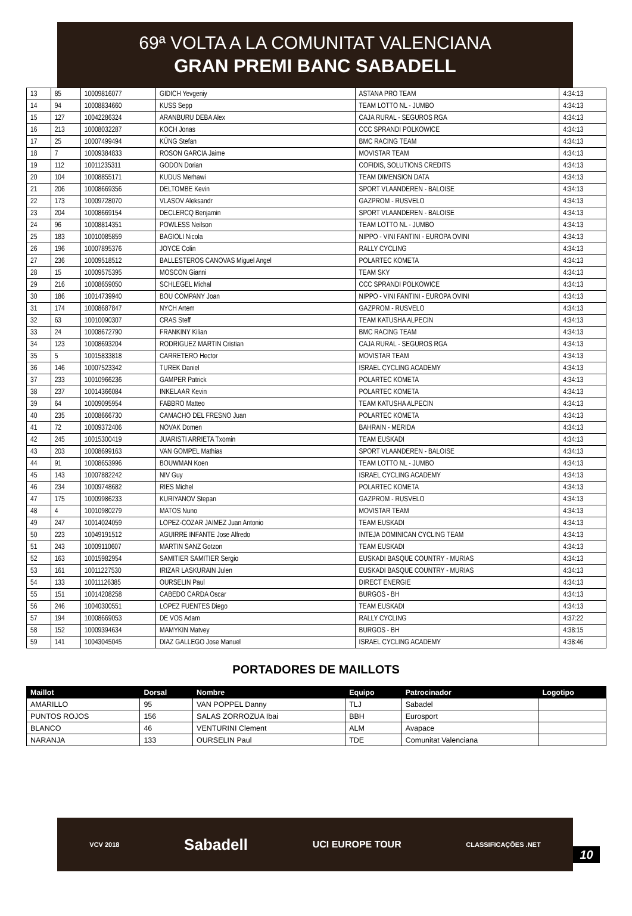69ª VOLTA A LA COMUNITAT VALENCIANA
GRAN PREMI BANC SABADELL
| 13 | 85 | 10009816077 | GIDICH Yevgeniy | ASTANA PRO TEAM | 4:34:13 |
| 14 | 94 | 10008834660 | KUSS Sepp | TEAM LOTTO NL - JUMBO | 4:34:13 |
| 15 | 127 | 10042286324 | ARANBURU DEBA Alex | CAJA RURAL - SEGUROS RGA | 4:34:13 |
| 16 | 213 | 10008032287 | KOCH Jonas | CCC SPRANDI POLKOWICE | 4:34:13 |
| 17 | 25 | 10007499494 | KÜNG Stefan | BMC RACING TEAM | 4:34:13 |
| 18 | 7 | 10009384833 | ROSON GARCIA Jaime | MOVISTAR TEAM | 4:34:13 |
| 19 | 112 | 10011235311 | GODON Dorian | COFIDIS, SOLUTIONS CREDITS | 4:34:13 |
| 20 | 104 | 10008855171 | KUDUS Merhawi | TEAM DIMENSION DATA | 4:34:13 |
| 21 | 206 | 10008669356 | DELTOMBE Kevin | SPORT VLAANDEREN - BALOISE | 4:34:13 |
| 22 | 173 | 10009728070 | VLASOV Aleksandr | GAZPROM - RUSVELO | 4:34:13 |
| 23 | 204 | 10008669154 | DECLERCQ Benjamin | SPORT VLAANDEREN - BALOISE | 4:34:13 |
| 24 | 96 | 10008814351 | POWLESS Neilson | TEAM LOTTO NL - JUMBO | 4:34:13 |
| 25 | 183 | 10010085859 | BAGIOLI Nicola | NIPPO - VINI FANTINI - EUROPA OVINI | 4:34:13 |
| 26 | 196 | 10007895376 | JOYCE Colin | RALLY CYCLING | 4:34:13 |
| 27 | 236 | 10009518512 | BALLESTEROS CANOVAS Miguel Angel | POLARTEC KOMETA | 4:34:13 |
| 28 | 15 | 10009575395 | MOSCON Gianni | TEAM SKY | 4:34:13 |
| 29 | 216 | 10008659050 | SCHLEGEL Michal | CCC SPRANDI POLKOWICE | 4:34:13 |
| 30 | 186 | 10014739940 | BOU COMPANY Joan | NIPPO - VINI FANTINI - EUROPA OVINI | 4:34:13 |
| 31 | 174 | 10008687847 | NYCH Artem | GAZPROM - RUSVELO | 4:34:13 |
| 32 | 63 | 10010090307 | CRAS Steff | TEAM KATUSHA ALPECIN | 4:34:13 |
| 33 | 24 | 10008672790 | FRANKINY Kilian | BMC RACING TEAM | 4:34:13 |
| 34 | 123 | 10008693204 | RODRIGUEZ MARTIN Cristian | CAJA RURAL - SEGUROS RGA | 4:34:13 |
| 35 | 5 | 10015833818 | CARRETERO Hector | MOVISTAR TEAM | 4:34:13 |
| 36 | 146 | 10007523342 | TUREK Daniel | ISRAEL CYCLING ACADEMY | 4:34:13 |
| 37 | 233 | 10010966236 | GAMPER Patrick | POLARTEC KOMETA | 4:34:13 |
| 38 | 237 | 10014366084 | INKELAAR Kevin | POLARTEC KOMETA | 4:34:13 |
| 39 | 64 | 10009095954 | FABBRO Matteo | TEAM KATUSHA ALPECIN | 4:34:13 |
| 40 | 235 | 10008666730 | CAMACHO DEL FRESNO Juan | POLARTEC KOMETA | 4:34:13 |
| 41 | 72 | 10009372406 | NOVAK Domen | BAHRAIN - MERIDA | 4:34:13 |
| 42 | 245 | 10015300419 | JUARISTI ARRIETA Txomin | TEAM EUSKADI | 4:34:13 |
| 43 | 203 | 10008699163 | VAN GOMPEL Mathias | SPORT VLAANDEREN - BALOISE | 4:34:13 |
| 44 | 91 | 10008653996 | BOUWMAN Koen | TEAM LOTTO NL - JUMBO | 4:34:13 |
| 45 | 143 | 10007882242 | NIV Guy | ISRAEL CYCLING ACADEMY | 4:34:13 |
| 46 | 234 | 10009748682 | RIES Michel | POLARTEC KOMETA | 4:34:13 |
| 47 | 175 | 10009986233 | KURIYANOV Stepan | GAZPROM - RUSVELO | 4:34:13 |
| 48 | 4 | 10010980279 | MATOS Nuno | MOVISTAR TEAM | 4:34:13 |
| 49 | 247 | 10014024059 | LOPEZ-COZAR JAIMEZ Juan Antonio | TEAM EUSKADI | 4:34:13 |
| 50 | 223 | 10049191512 | AGUIRRE INFANTE Jose Alfredo | INTEJA DOMINICAN CYCLING TEAM | 4:34:13 |
| 51 | 243 | 10009110607 | MARTIN SANZ Gotzon | TEAM EUSKADI | 4:34:13 |
| 52 | 163 | 10015982954 | SAMITIER SAMITIER Sergio | EUSKADI BASQUE COUNTRY - MURIAS | 4:34:13 |
| 53 | 161 | 10011227530 | IRIZAR LASKURAIN Julen | EUSKADI BASQUE COUNTRY - MURIAS | 4:34:13 |
| 54 | 133 | 10011126385 | OURSELIN Paul | DIRECT ENERGIE | 4:34:13 |
| 55 | 151 | 10014208258 | CABEDO CARDA Oscar | BURGOS - BH | 4:34:13 |
| 56 | 246 | 10040300551 | LOPEZ FUENTES Diego | TEAM EUSKADI | 4:34:13 |
| 57 | 194 | 10008669053 | DE VOS Adam | RALLY CYCLING | 4:37:22 |
| 58 | 152 | 10009394634 | MAMYKIN Matvey | BURGOS - BH | 4:38:15 |
| 59 | 141 | 10043045045 | DIAZ GALLEGO Jose Manuel | ISRAEL CYCLING ACADEMY | 4:38:46 |
PORTADORES DE MAILLOTS
| Maillot | Dorsal | Nombre | Equipo | Patrocinador | Logotipo |
| --- | --- | --- | --- | --- | --- |
| AMARILLO | 95 | VAN POPPEL Danny | TLJ | Sabadel | |
| PUNTOS ROJOS | 156 | SALAS ZORROZUA Ibai | BBH | Eurosport | |
| BLANCO | 46 | VENTURINI Clement | ALM | Avapace | |
| NARANJA | 133 | OURSELIN Paul | TDE | Comunitat Valenciana | |
VCV 2018 Sabadell UCI EUROPE TOUR CLASSIFICAÇÕES .NET
10